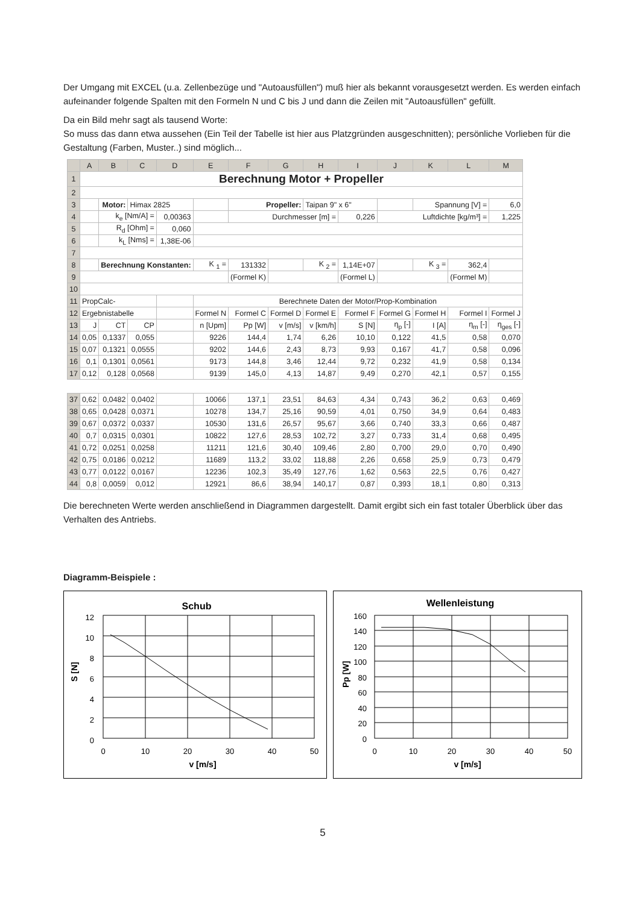Der Umgang mit EXCEL (u.a. Zellenbezüge und "Autoausfüllen") muß hier als bekannt vorausgesetzt werden. Es werden einfach aufeinander folgende Spalten mit den Formeln N und C bis J und dann die Zeilen mit "Autoausfüllen" gefüllt.
Da ein Bild mehr sagt als tausend Worte:
So muss das dann etwa aussehen (Ein Teil der Tabelle ist hier aus Platzgründen ausgeschnitten); persönliche Vorlieben für die Gestaltung (Farben, Muster..) sind möglich...
| | A | B | C | D | E | F | G | H | I | J | K | L | M |
| --- | --- | --- | --- | --- | --- | --- | --- | --- | --- | --- | --- | --- | --- |
| 1 | Berechnung Motor + Propeller | | | | | | | | | | | | |
| 2 | | | | | | | | | | | | | |
| 3 | | Motor: | Himax 2825 | | | Propeller: | | Taipan 9" x 6" | | | Spannung [V] = | | 6,0 |
| 4 | | k<sub>e</sub> [Nm/A] = | | 0,00363 | | Durchmesser [m] = | | | 0,226 | Luftdichte [kg/m³] = | | | 1,225 |
| 5 | | R<sub>d</sub> [Ohm] = | | 0,060 | | | | | | | | | |
| 6 | | k<sub>L</sub> [Nms] = | | 1,38E-06 | | | | | | | | | |
| 7 | | | | | | | | | | | | | |
| 8 | | Berechnung Konstanten: | | | K <sub>1</sub> = | 131332 | | K <sub>2</sub> = | 1,14E+07 | | K <sub>3</sub> = | 362,4 | |
| 9 | | | | | | (Formel K) | | | (Formel L) | | | (Formel M) | |
| 10 | | | | | | | | | | | | | |
| 11 | PropCalc- | | | | Berechnete Daten der Motor/Prop-Kombination | | | | | | | | |
| 12 | Ergebnistabelle | | | | Formel N | Formel C | Formel D | Formel E | Formel F | Formel G | Formel H | Formel I | Formel J |
| 13 | J | CT | CP | | n [Upm] | Pp [W] | v [m/s] | v [km/h] | S [N] | η<sub>p</sub> [-] | I [A] | η<sub>m</sub> [-] | η<sub>ges</sub> [-] |
| 14 | 0,05 | 0,1337 | 0,055 | | 9226 | 144,4 | 1,74 | 6,26 | 10,10 | 0,122 | 41,5 | 0,58 | 0,070 |
| 15 | 0,07 | 0,1321 | 0,0555 | | 9202 | 144,6 | 2,43 | 8,73 | 9,93 | 0,167 | 41,7 | 0,58 | 0,096 |
| 16 | 0,1 | 0,1301 | 0,0561 | | 9173 | 144,8 | 3,46 | 12,44 | 9,72 | 0,232 | 41,9 | 0,58 | 0,134 |
| 17 | 0,12 | 0,128 | 0,0568 | | 9139 | 145,0 | 4,13 | 14,87 | 9,49 | 0,270 | 42,1 | 0,57 | 0,155 |
| 37 | 0,62 | 0,0482 | 0,0402 | | 10066 | 137,1 | 23,51 | 84,63 | 4,34 | 0,743 | 36,2 | 0,63 | 0,469 |
| 38 | 0,65 | 0,0428 | 0,0371 | | 10278 | 134,7 | 25,16 | 90,59 | 4,01 | 0,750 | 34,9 | 0,64 | 0,483 |
| 39 | 0,67 | 0,0372 | 0,0337 | | 10530 | 131,6 | 26,57 | 95,67 | 3,66 | 0,740 | 33,3 | 0,66 | 0,487 |
| 40 | 0,7 | 0,0315 | 0,0301 | | 10822 | 127,6 | 28,53 | 102,72 | 3,27 | 0,733 | 31,4 | 0,68 | 0,495 |
| 41 | 0,72 | 0,0251 | 0,0258 | | 11211 | 121,6 | 30,40 | 109,46 | 2,80 | 0,700 | 29,0 | 0,70 | 0,490 |
| 42 | 0,75 | 0,0186 | 0,0212 | | 11689 | 113,2 | 33,02 | 118,88 | 2,26 | 0,658 | 25,9 | 0,73 | 0,479 |
| 43 | 0,77 | 0,0122 | 0,0167 | | 12236 | 102,3 | 35,49 | 127,76 | 1,62 | 0,563 | 22,5 | 0,76 | 0,427 |
| 44 | 0,8 | 0,0059 | 0,012 | | 12921 | 86,6 | 38,94 | 140,17 | 0,87 | 0,393 | 18,1 | 0,80 | 0,313 |
Die berechneten Werte werden anschließend in Diagrammen dargestellt. Damit ergibt sich ein fast totaler Überblick über das Verhalten des Antriebs.
Diagramm-Beispiele :
Schub
12
10
8
6
4
2
0
0
10
20
30
40
50
v [m/s]
S [N]
Wellenleistung
160
140
120
100
80
60
40
20
0
0
10
20
30
40
50
v [m/s]
Pp [W]
5